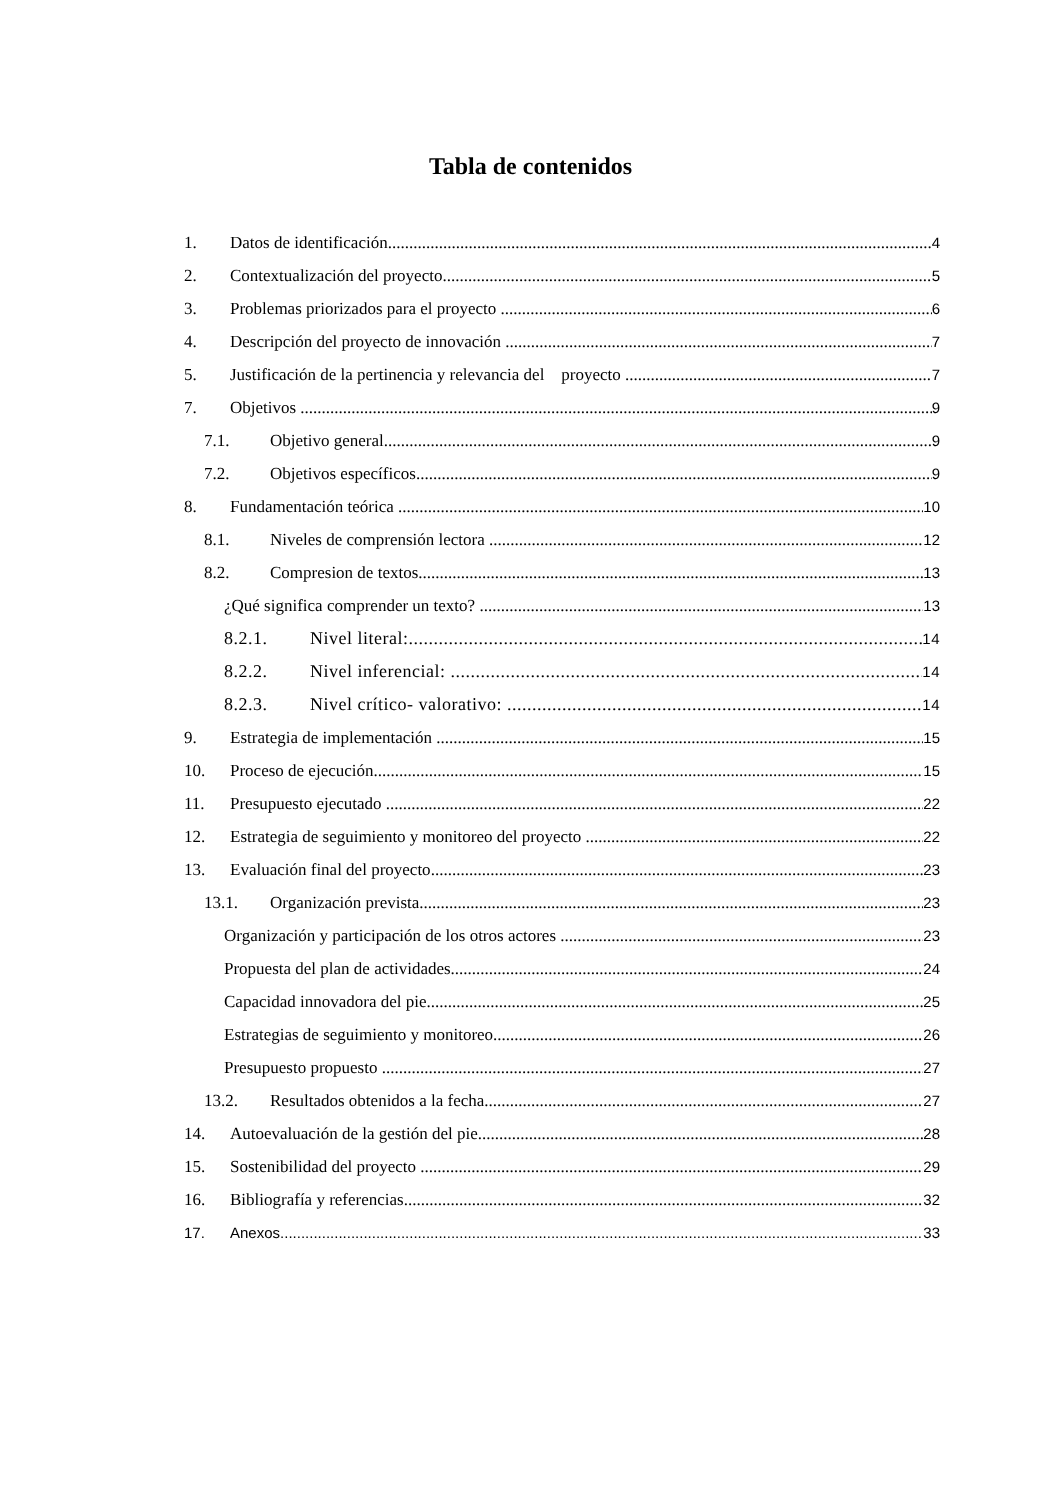Tabla de contenidos
1. Datos de identificación 4
2. Contextualización del proyecto 5
3. Problemas priorizados para el proyecto 6
4. Descripción del proyecto de innovación 7
5. Justificación de la pertinencia y relevancia del proyecto 7
7. Objetivos 9
7.1. Objetivo general 9
7.2. Objetivos específicos 9
8. Fundamentación teórica 10
8.1. Niveles de comprensión lectora 12
8.2. Compresion de textos 13
¿Qué significa comprender un texto? 13
8.2.1. Nivel literal: 14
8.2.2. Nivel inferencial: 14
8.2.3. Nivel crítico- valorativo: 14
9. Estrategia de implementación 15
10. Proceso de ejecución 15
11. Presupuesto ejecutado 22
12. Estrategia de seguimiento y monitoreo del proyecto 22
13. Evaluación final del proyecto 23
13.1. Organización prevista 23
Organización y participación de los otros actores 23
Propuesta del plan de actividades 24
Capacidad innovadora del pie 25
Estrategias de seguimiento y monitoreo 26
Presupuesto propuesto 27
13.2. Resultados obtenidos a la fecha 27
14. Autoevaluación de la gestión del pie 28
15. Sostenibilidad del proyecto 29
16. Bibliografía y referencias 32
17. Anexos 33